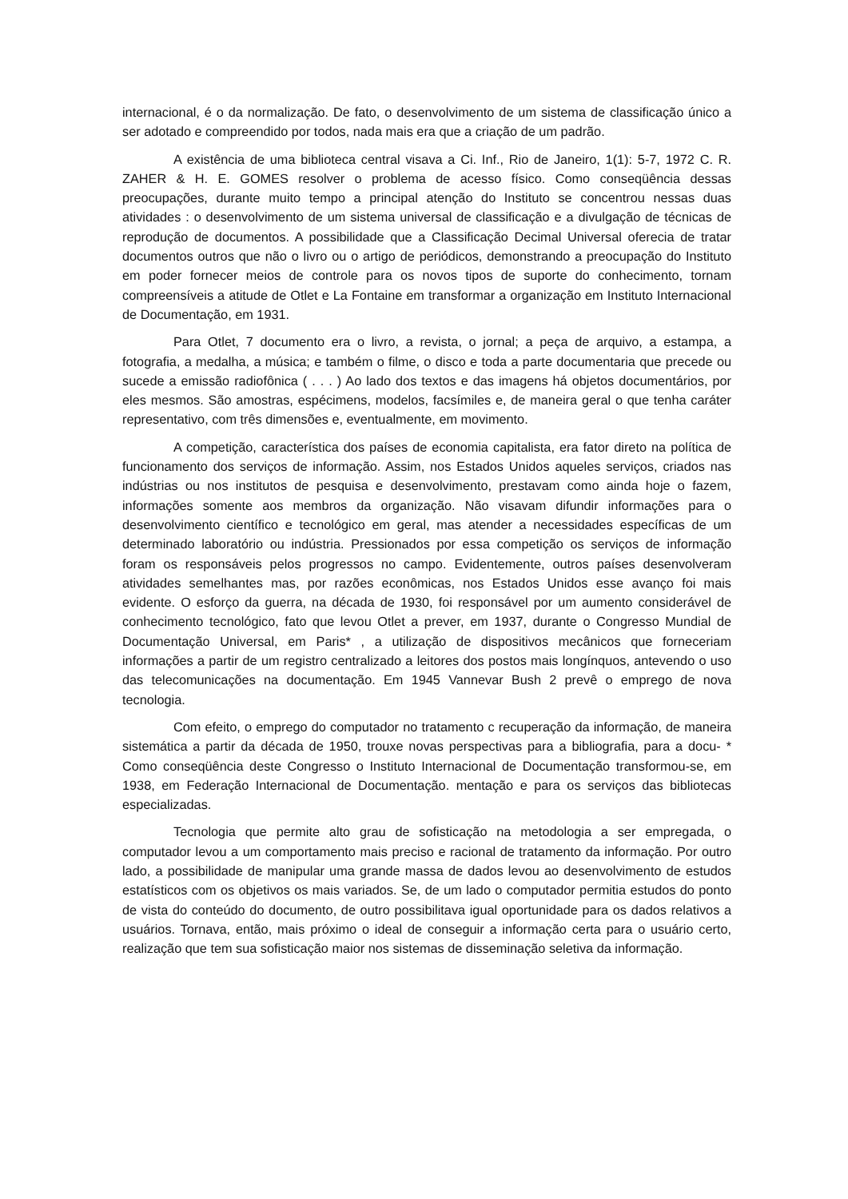internacional, é o da normalização. De fato, o desenvolvimento de um sistema de classificação único a ser adotado e compreendido por todos, nada mais era que a criação de um padrão.
A existência de uma biblioteca central visava a Ci. Inf., Rio de Janeiro, 1(1): 5-7, 1972 C. R. ZAHER & H. E. GOMES resolver o problema de acesso físico. Como conseqüência dessas preocupações, durante muito tempo a principal atenção do Instituto se concentrou nessas duas atividades : o desenvolvimento de um sistema universal de classificação e a divulgação de técnicas de reprodução de documentos. A possibilidade que a Classificação Decimal Universal oferecia de tratar documentos outros que não o livro ou o artigo de periódicos, demonstrando a preocupação do Instituto em poder fornecer meios de controle para os novos tipos de suporte do conhecimento, tornam compreensíveis a atitude de Otlet e La Fontaine em transformar a organização em Instituto Internacional de Documentação, em 1931.
Para Otlet, 7 documento era o livro, a revista, o jornal; a peça de arquivo, a estampa, a fotografia, a medalha, a música; e também o filme, o disco e toda a parte documentaria que precede ou sucede a emissão radiofônica ( . . . ) Ao lado dos textos e das imagens há objetos documentários, por eles mesmos. São amostras, espécimens, modelos, facsímiles e, de maneira geral o que tenha caráter representativo, com três dimensões e, eventualmente, em movimento.
A competição, característica dos países de economia capitalista, era fator direto na política de funcionamento dos serviços de informação. Assim, nos Estados Unidos aqueles serviços, criados nas indústrias ou nos institutos de pesquisa e desenvolvimento, prestavam como ainda hoje o fazem, informações somente aos membros da organização. Não visavam difundir informações para o desenvolvimento científico e tecnológico em geral, mas atender a necessidades específicas de um determinado laboratório ou indústria. Pressionados por essa competição os serviços de informação foram os responsáveis pelos progressos no campo. Evidentemente, outros países desenvolveram atividades semelhantes mas, por razões econômicas, nos Estados Unidos esse avanço foi mais evidente. O esforço da guerra, na década de 1930, foi responsável por um aumento considerável de conhecimento tecnológico, fato que levou Otlet a prever, em 1937, durante o Congresso Mundial de Documentação Universal, em Paris* , a utilização de dispositivos mecânicos que forneceriam informações a partir de um registro centralizado a leitores dos postos mais longínquos, antevendo o uso das telecomunicações na documentação. Em 1945 Vannevar Bush 2 prevê o emprego de nova tecnologia.
Com efeito, o emprego do computador no tratamento c recuperação da informação, de maneira sistemática a partir da década de 1950, trouxe novas perspectivas para a bibliografia, para a docu- * Como conseqüência deste Congresso o Instituto Internacional de Documentação transformou-se, em 1938, em Federação Internacional de Documentação. mentação e para os serviços das bibliotecas especializadas.
Tecnologia que permite alto grau de sofisticação na metodologia a ser empregada, o computador levou a um comportamento mais preciso e racional de tratamento da informação. Por outro lado, a possibilidade de manipular uma grande massa de dados levou ao desenvolvimento de estudos estatísticos com os objetivos os mais variados. Se, de um lado o computador permitia estudos do ponto de vista do conteúdo do documento, de outro possibilitava igual oportunidade para os dados relativos a usuários. Tornava, então, mais próximo o ideal de conseguir a informação certa para o usuário certo, realização que tem sua sofisticação maior nos sistemas de disseminação seletiva da informação.